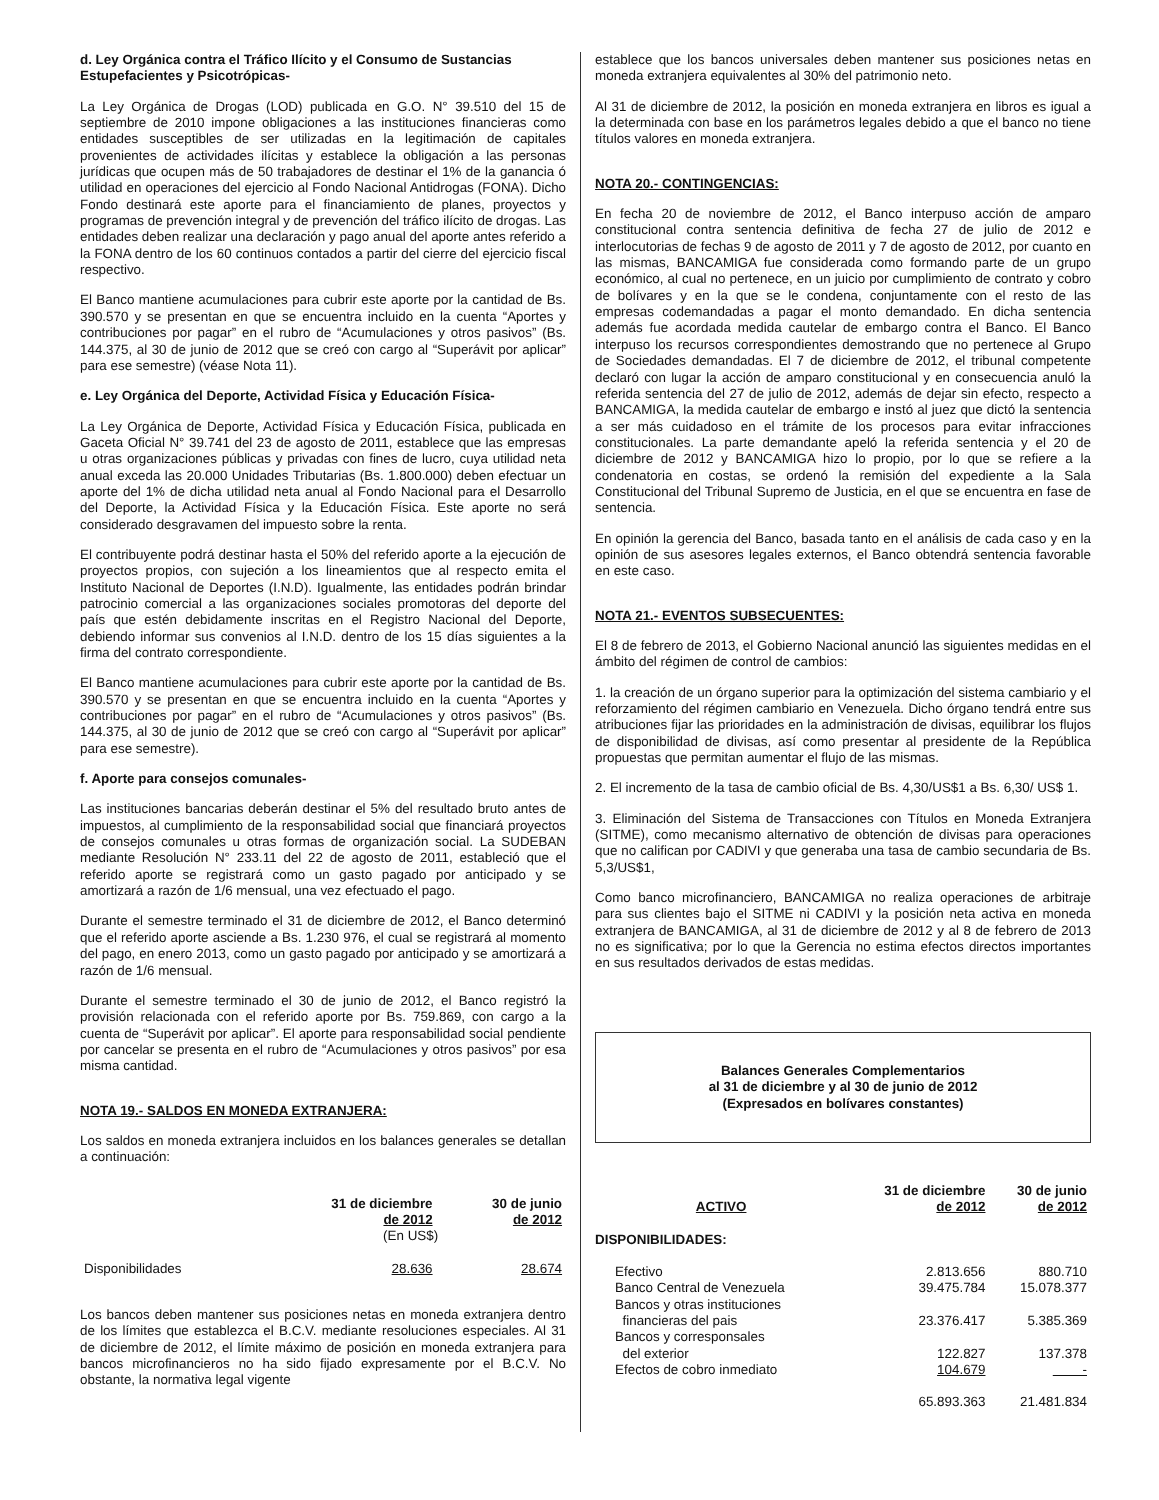d. Ley Orgánica contra el Tráfico Ilícito y el Consumo de Sustancias Estupefacientes y Psicotrópicas-
La Ley Orgánica de Drogas (LOD) publicada en G.O. N° 39.510 del 15 de septiembre de 2010 impone obligaciones a las instituciones financieras como entidades susceptibles de ser utilizadas en la legitimación de capitales provenientes de actividades ilícitas y establece la obligación a las personas jurídicas que ocupen más de 50 trabajadores de destinar el 1% de la ganancia ó utilidad en operaciones del ejercicio al Fondo Nacional Antidrogas (FONA). Dicho Fondo destinará este aporte para el financiamiento de planes, proyectos y programas de prevención integral y de prevención del tráfico ilícito de drogas. Las entidades deben realizar una declaración y pago anual del aporte antes referido a la FONA dentro de los 60 continuos contados a partir del cierre del ejercicio fiscal respectivo.
El Banco mantiene acumulaciones para cubrir este aporte por la cantidad de Bs. 390.570 y se presentan en que se encuentra incluido en la cuenta “Aportes y contribuciones por pagar” en el rubro de “Acumulaciones y otros pasivos” (Bs. 144.375, al 30 de junio de 2012 que se creó con cargo al “Superávit por aplicar” para ese semestre) (véase Nota 11).
e. Ley Orgánica del Deporte, Actividad Física y Educación Física-
La Ley Orgánica de Deporte, Actividad Física y Educación Física, publicada en Gaceta Oficial N° 39.741 del 23 de agosto de 2011, establece que las empresas u otras organizaciones públicas y privadas con fines de lucro, cuya utilidad neta anual exceda las 20.000 Unidades Tributarias (Bs. 1.800.000) deben efectuar un aporte del 1% de dicha utilidad neta anual al Fondo Nacional para el Desarrollo del Deporte, la Actividad Física y la Educación Física. Este aporte no será considerado desgravamen del impuesto sobre la renta.
El contribuyente podrá destinar hasta el 50% del referido aporte a la ejecución de proyectos propios, con sujeción a los lineamientos que al respecto emita el Instituto Nacional de Deportes (I.N.D). Igualmente, las entidades podrán brindar patrocinio comercial a las organizaciones sociales promotoras del deporte del país que estén debidamente inscritas en el Registro Nacional del Deporte, debiendo informar sus convenios al I.N.D. dentro de los 15 días siguientes a la firma del contrato correspondiente.
El Banco mantiene acumulaciones para cubrir este aporte por la cantidad de Bs. 390.570 y se presentan en que se encuentra incluido en la cuenta “Aportes y contribuciones por pagar” en el rubro de “Acumulaciones y otros pasivos” (Bs. 144.375, al 30 de junio de 2012 que se creó con cargo al “Superávit por aplicar” para ese semestre).
f. Aporte para consejos comunales-
Las instituciones bancarias deberán destinar el 5% del resultado bruto antes de impuestos, al cumplimiento de la responsabilidad social que financiará proyectos de consejos comunales u otras formas de organización social. La SUDEBAN mediante Resolución N° 233.11 del 22 de agosto de 2011, estableció que el referido aporte se registrará como un gasto pagado por anticipado y se amortizará a razón de 1/6 mensual, una vez efectuado el pago.
Durante el semestre terminado el 31 de diciembre de 2012, el Banco determinó que el referido aporte asciende a Bs. 1.230 976, el cual se registrará al momento del pago, en enero 2013, como un gasto pagado por anticipado y se amortizará a razón de 1/6 mensual.
Durante el semestre terminado el 30 de junio de 2012, el Banco registró la provisión relacionada con el referido aporte por Bs. 759.869, con cargo a la cuenta de “Superávit por aplicar”. El aporte para responsabilidad social pendiente por cancelar se presenta en el rubro de “Acumulaciones y otros pasivos” por esa misma cantidad.
NOTA 19.- SALDOS EN MONEDA EXTRANJERA:
Los saldos en moneda extranjera incluidos en los balances generales se detallan a continuación:
| | 31 de diciembre de 2012 | 30 de junio de 2012 |
| --- | --- | --- |
| | (En US$) | |
| Disponibilidades | 28.636 | 28.674 |
Los bancos deben mantener sus posiciones netas en moneda extranjera dentro de los límites que establezca el B.C.V. mediante resoluciones especiales. Al 31 de diciembre de 2012, el límite máximo de posición en moneda extranjera para bancos microfinancieros no ha sido fijado expresamente por el B.C.V. No obstante, la normativa legal vigente
establece que los bancos universales deben mantener sus posiciones netas en moneda extranjera equivalentes al 30% del patrimonio neto.
Al 31 de diciembre de 2012, la posición en moneda extranjera en libros es igual a la determinada con base en los parámetros legales debido a que el banco no tiene títulos valores en moneda extranjera.
NOTA 20.- CONTINGENCIAS:
En fecha 20 de noviembre de 2012, el Banco interpuso acción de amparo constitucional contra sentencia definitiva de fecha 27 de julio de 2012 e interlocutorias de fechas 9 de agosto de 2011 y 7 de agosto de 2012, por cuanto en las mismas, BANCAMIGA fue considerada como formando parte de un grupo económico, al cual no pertenece, en un juicio por cumplimiento de contrato y cobro de bolívares y en la que se le condena, conjuntamente con el resto de las empresas codemandadas a pagar el monto demandado. En dicha sentencia además fue acordada medida cautelar de embargo contra el Banco. El Banco interpuso los recursos correspondientes demostrando que no pertenece al Grupo de Sociedades demandadas. El 7 de diciembre de 2012, el tribunal competente declaró con lugar la acción de amparo constitucional y en consecuencia anuló la referida sentencia del 27 de julio de 2012, además de dejar sin efecto, respecto a BANCAMIGA, la medida cautelar de embargo e instó al juez que dictó la sentencia a ser más cuidadoso en el trámite de los procesos para evitar infracciones constitucionales. La parte demandante apeló la referida sentencia y el 20 de diciembre de 2012 y BANCAMIGA hizo lo propio, por lo que se refiere a la condenatoria en costas, se ordenó la remisión del expediente a la Sala Constitucional del Tribunal Supremo de Justicia, en el que se encuentra en fase de sentencia.
En opinión la gerencia del Banco, basada tanto en el análisis de cada caso y en la opinión de sus asesores legales externos, el Banco obtendrá sentencia favorable en este caso.
NOTA 21.- EVENTOS SUBSECUENTES:
El 8 de febrero de 2013, el Gobierno Nacional anunció las siguientes medidas en el ámbito del régimen de control de cambios:
1. la creación de un órgano superior para la optimización del sistema cambiario y el reforzamiento del régimen cambiario en Venezuela. Dicho órgano tendrá entre sus atribuciones fijar las prioridades en la administración de divisas, equilibrar los flujos de disponibilidad de divisas, así como presentar al presidente de la República propuestas que permitan aumentar el flujo de las mismas.
2. El incremento de la tasa de cambio oficial de Bs. 4,30/US$1 a Bs. 6,30/ US$ 1.
3. Eliminación del Sistema de Transacciones con Títulos en Moneda Extranjera (SITME), como mecanismo alternativo de obtención de divisas para operaciones que no califican por CADIVI y que generaba una tasa de cambio secundaria de Bs. 5,3/US$1,
Como banco microfinanciero, BANCAMIGA no realiza operaciones de arbitraje para sus clientes bajo el SITME ni CADIVI y la posición neta activa en moneda extranjera de BANCAMIGA, al 31 de diciembre de 2012 y al 8 de febrero de 2013 no es significativa; por lo que la Gerencia no estima efectos directos importantes en sus resultados derivados de estas medidas.
Balances Generales Complementarios
al 31 de diciembre y al 30 de junio de 2012
(Expresados en bolívares constantes)
| ACTIVO | 31 de diciembre de 2012 | 30 de junio de 2012 |
| --- | --- | --- |
| DISPONIBILIDADES: | | |
| Efectivo | 2.813.656 | 880.710 |
| Banco Central de Venezuela | 39.475.784 | 15.078.377 |
| Bancos y otras instituciones financieras del pais | 23.376.417 | 5.385.369 |
| Bancos y corresponsales del exterior | 122.827 | 137.378 |
| Efectos de cobro inmediato | 104.679 | - |
| | 65.893.363 | 21.481.834 |